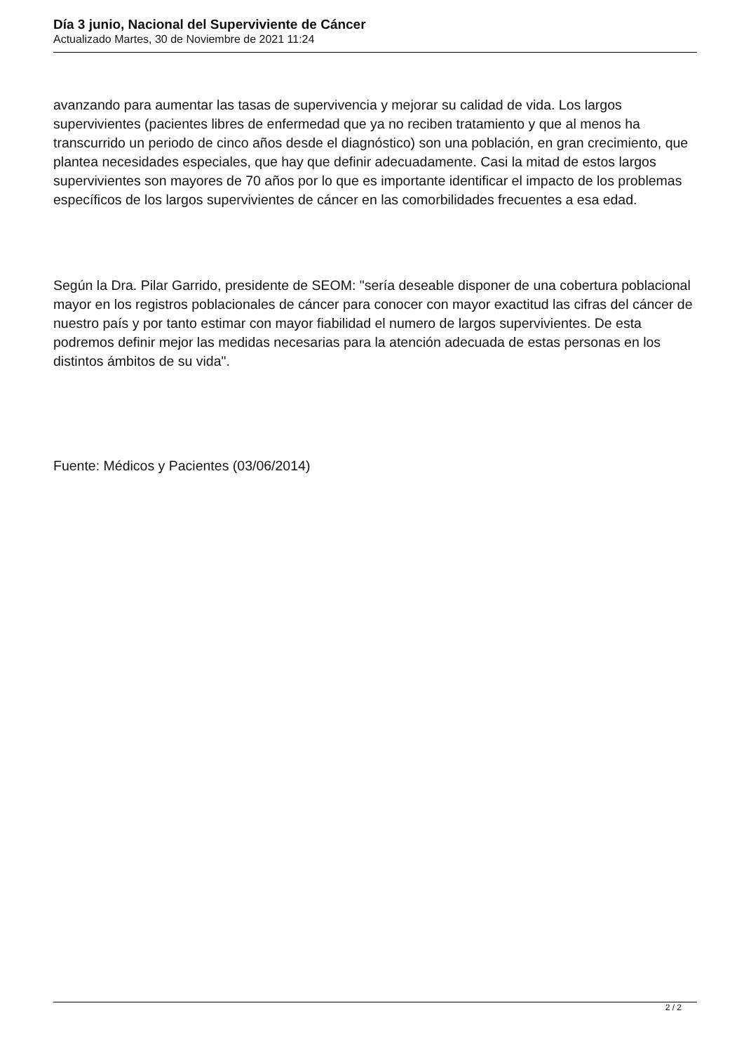Día 3 junio, Nacional del Superviviente de Cáncer
Actualizado Martes, 30 de Noviembre de 2021 11:24
avanzando para aumentar las tasas de supervivencia y mejorar su calidad de vida. Los largos supervivientes (pacientes libres de enfermedad que ya no reciben tratamiento y que al menos ha transcurrido un periodo de cinco años desde el diagnóstico) son una población, en gran crecimiento, que plantea necesidades especiales, que hay que definir adecuadamente. Casi la mitad de estos largos supervivientes son mayores de 70 años por lo que es importante identificar el impacto de los problemas específicos de los largos supervivientes de cáncer en las comorbilidades frecuentes a esa edad.
Según la Dra. Pilar Garrido, presidente de SEOM: "sería deseable disponer de una cobertura poblacional mayor en los registros poblacionales de cáncer para conocer con mayor exactitud las cifras del cáncer de nuestro país y por tanto estimar con mayor fiabilidad el numero de largos supervivientes. De esta podremos definir mejor las medidas necesarias para la atención adecuada de estas personas en los distintos ámbitos de su vida".
Fuente: Médicos y Pacientes (03/06/2014)
2 / 2